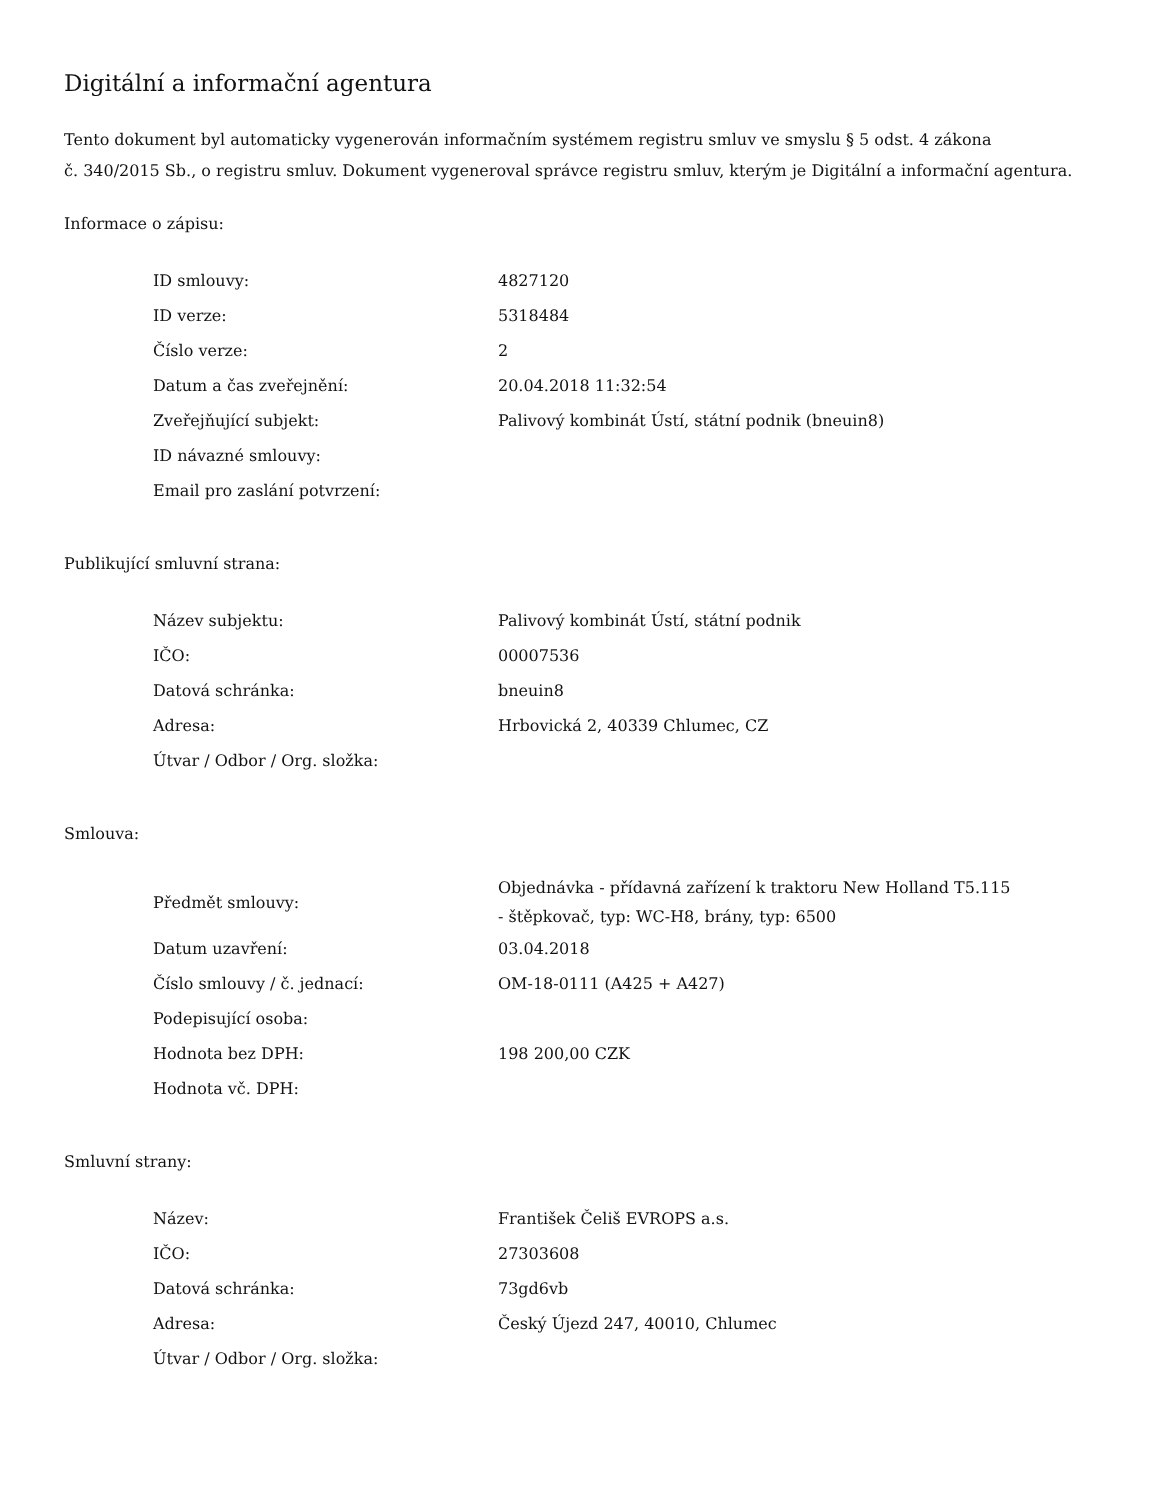Digitální a informační agentura
Tento dokument byl automaticky vygenerován informačním systémem registru smluv ve smyslu § 5 odst. 4 zákona
č. 340/2015 Sb., o registru smluv. Dokument vygeneroval správce registru smluv, kterým je Digitální a informační agentura.
Informace o zápisu:
| ID smlouvy: | 4827120 |
| ID verze: | 5318484 |
| Číslo verze: | 2 |
| Datum a čas zveřejnění: | 20.04.2018 11:32:54 |
| Zveřejňující subjekt: | Palivový kombinát Ústí, státní podnik (bneuin8) |
| ID návazné smlouvy: | |
| Email pro zaslání potvrzení: | |
Publikující smluvní strana:
| Název subjektu: | Palivový kombinát Ústí, státní podnik |
| IČO: | 00007536 |
| Datová schránka: | bneuin8 |
| Adresa: | Hrbovická 2, 40339 Chlumec, CZ |
| Útvar / Odbor / Org. složka: | |
Smlouva:
| Předmět smlouvy: | Objednávka - přídavná zařízení k traktoru New Holland T5.115 - štěpkovač, typ: WC-H8, brány, typ: 6500 |
| Datum uzavření: | 03.04.2018 |
| Číslo smlouvy / č. jednací: | OM-18-0111 (A425 + A427) |
| Podepisující osoba: | |
| Hodnota bez DPH: | 198 200,00 CZK |
| Hodnota vč. DPH: | |
Smluvní strany:
| Název: | František Čeliš EVROPS a.s. |
| IČO: | 27303608 |
| Datová schránka: | 73gd6vb |
| Adresa: | Český Újezd 247, 40010, Chlumec |
| Útvar / Odbor / Org. složka: | |